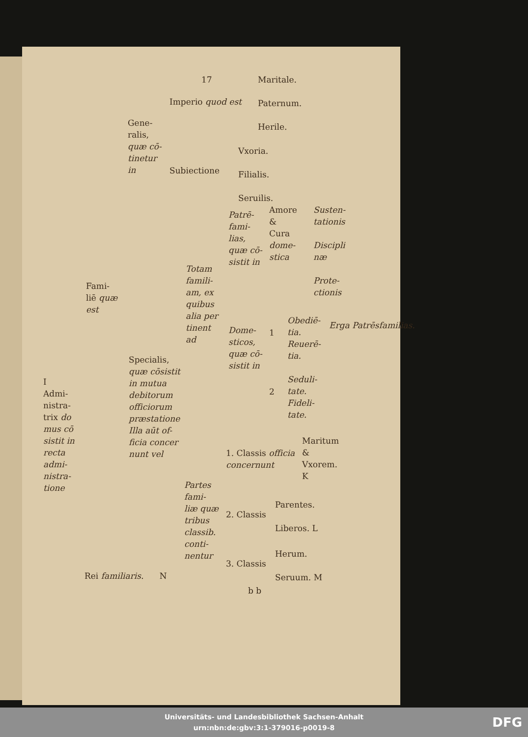17
Maritale.
Paternum.
Herile.
Imperio quod est
Gene-
ralis,
quæ cō-
tinetur
in
Subiectione
Vxoria.
Filialis.
Seruilis.
Patrē-
fami-
lias,
quæ cō-
sistit in
Amore
&
Cura
dome-
stica
Susten-
tationis
Discipli
næ
Prote-
ctionis
Totam
famili-
am, ex
quibus
alia per
tinent
ad
Fami-
liē quæ
est
Dome-
sticos,
quæ cō-
sistit in
1
Obediē-
tia.
Reuerē-
tia.
Erga Patrēsfamilias.
2
Seduli-
tate.
Fideli-
tate.
Specialis,
quæ cōsistit
in mutua
debitorum
officiorum
præstatione
Illa aūt of-
ficia concer
nunt vel
I
Admi-
nistra-
trix do
mus cō
sistit in
recta
admi-
nistra-
tione
1. Classis officia
concernunt
Maritum
&
Vxorem.
K
Partes
fami-
liæ quæ
tribus
classib.
conti-
nentur
2. Classis
Parentes.
Liberos. L
3. Classis
Herum.
Seruum. M
Rei familiaris. N
b b
Universitäts- und Landesbibliothek Sachsen-Anhalt
urn:nbn:de:gbv:3:1-379016-p0019-8
DFG